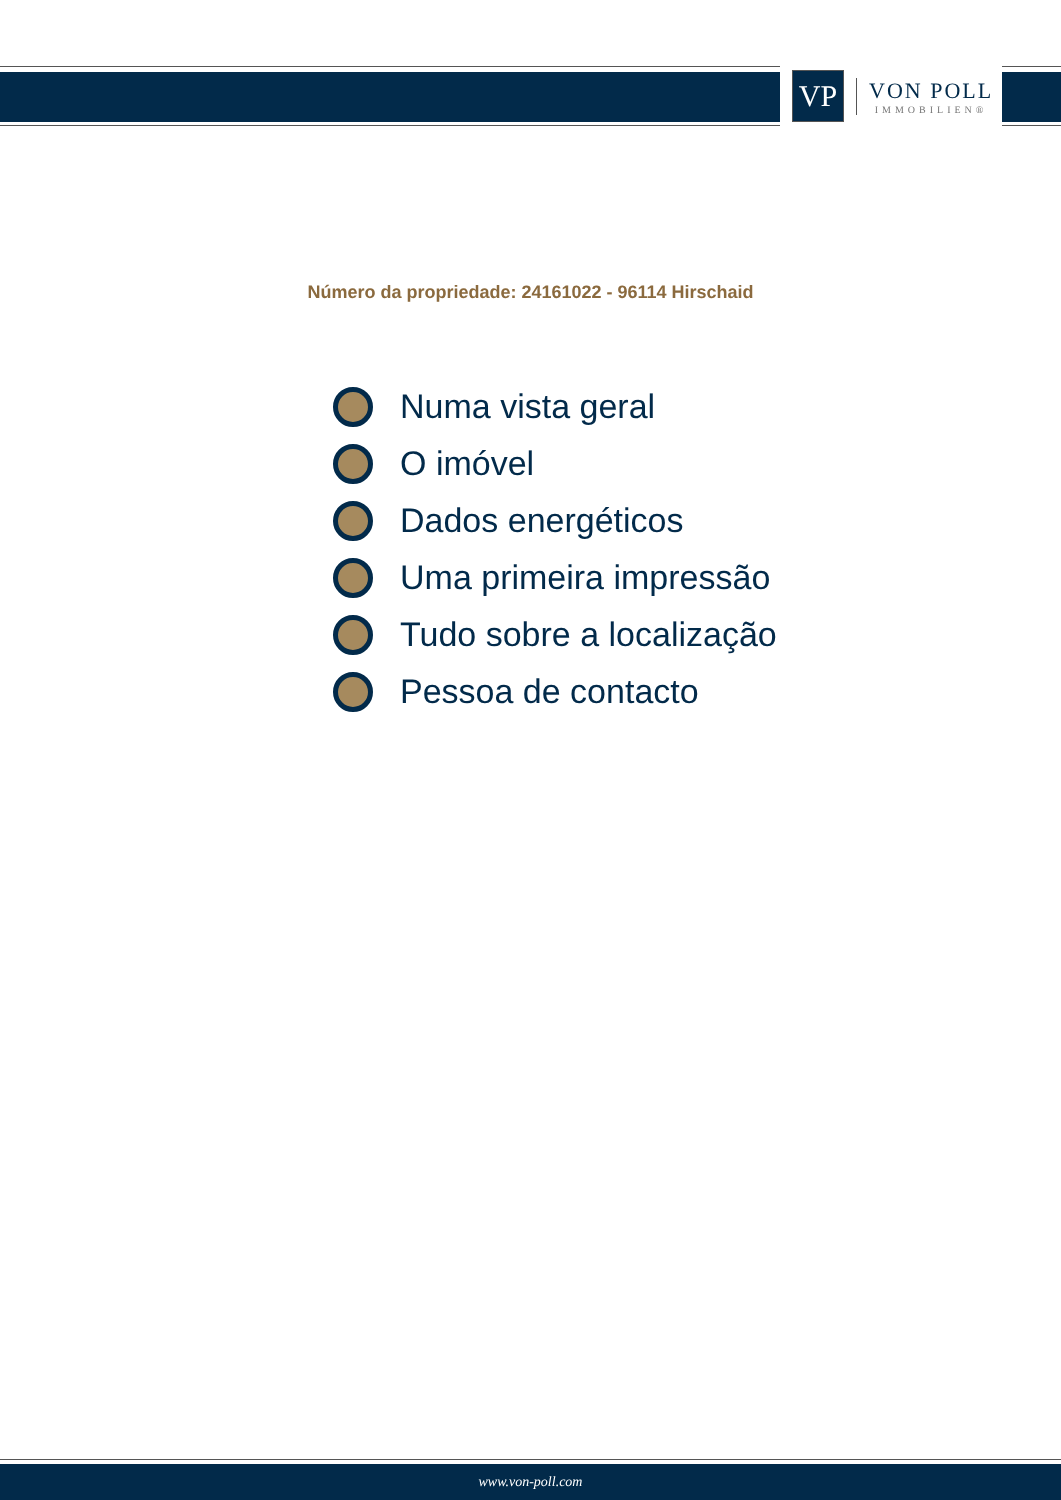VP
VON POLL
IMMOBILIEN®
Número da propriedade: 24161022 - 96114 Hirschaid
Numa vista geral
O imóvel
Dados energéticos
Uma primeira impressão
Tudo sobre a localização
Pessoa de contacto
www.von-poll.com